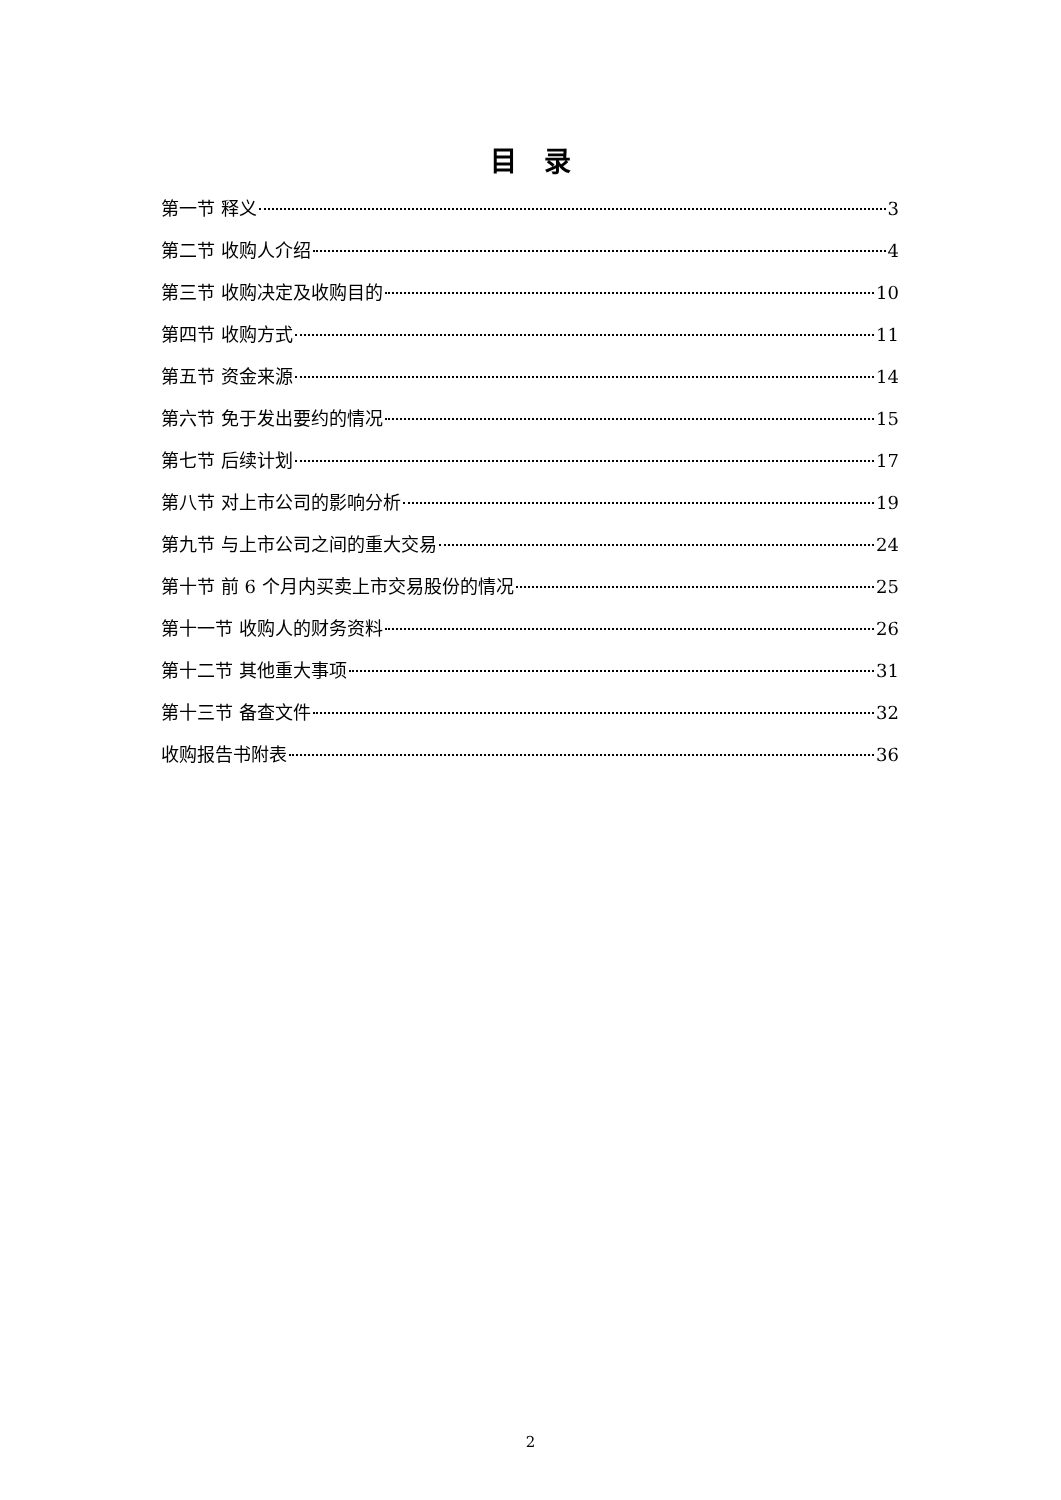目　录
第一节 释义 3
第二节 收购人介绍 4
第三节 收购决定及收购目的 10
第四节 收购方式 11
第五节 资金来源 14
第六节 免于发出要约的情况 15
第七节 后续计划 17
第八节 对上市公司的影响分析 19
第九节 与上市公司之间的重大交易 24
第十节 前 6 个月内买卖上市交易股份的情况 25
第十一节 收购人的财务资料 26
第十二节 其他重大事项 31
第十三节 备查文件 32
收购报告书附表 36
2